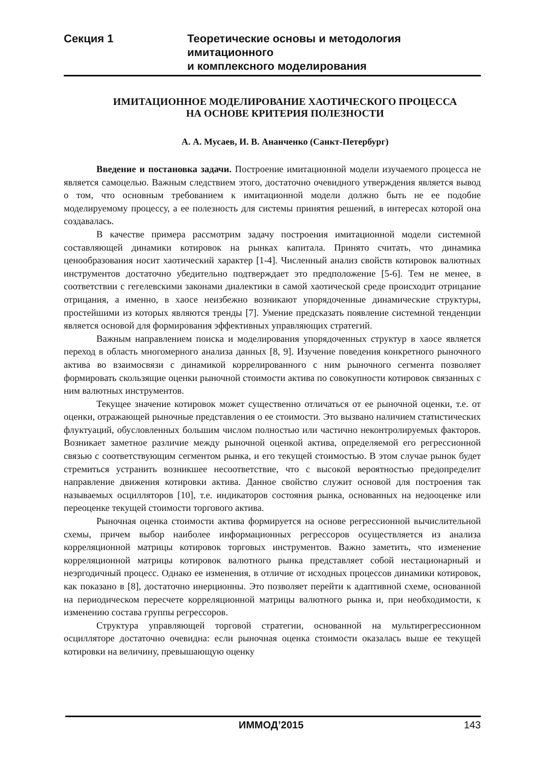Секция 1 Теоретические основы и методология имитационного
и комплексного моделирования
ИМИТАЦИОННОЕ МОДЕЛИРОВАНИЕ ХАОТИЧЕСКОГО ПРОЦЕССА
НА ОСНОВЕ КРИТЕРИЯ ПОЛЕЗНОСТИ
А. А. Мусаев, И. В. Ананченко (Санкт-Петербург)
Введение и постановка задачи. Построение имитационной модели изучаемого процесса не является самоцелью. Важным следствием этого, достаточно очевидного утверждения является вывод о том, что основным требованием к имитационной модели должно быть не ее подобие моделируемому процессу, а ее полезность для системы принятия решений, в интересах которой она создавалась.
В качестве примера рассмотрим задачу построения имитационной модели системной составляющей динамики котировок на рынках капитала. Принято считать, что динамика ценообразования носит хаотический характер [1-4]. Численный анализ свойств котировок валютных инструментов достаточно убедительно подтверждает это предположение [5-6]. Тем не менее, в соответствии с гегелевскими законами диалектики в самой хаотической среде происходит отрицание отрицания, а именно, в хаосе неизбежно возникают упорядоченные динамические структуры, простейшими из которых являются тренды [7]. Умение предсказать появление системной тенденции является основой для формирования эффективных управляющих стратегий.
Важным направлением поиска и моделирования упорядоченных структур в хаосе является переход в область многомерного анализа данных [8, 9]. Изучение поведения конкретного рыночного актива во взаимосвязи с динамикой коррелированного с ним рыночного сегмента позволяет формировать скользящие оценки рыночной стоимости актива по совокупности котировок связанных с ним валютных инструментов.
Текущее значение котировок может существенно отличаться от ее рыночной оценки, т.е. от оценки, отражающей рыночные представления о ее стоимости. Это вызвано наличием статистических флуктуаций, обусловленных большим числом полностью или частично неконтролируемых факторов. Возникает заметное различие между рыночной оценкой актива, определяемой его регрессионной связью с соответствующим сегментом рынка, и его текущей стоимостью. В этом случае рынок будет стремиться устранить возникшее несоответствие, что с высокой вероятностью предопределит направление движения котировки актива. Данное свойство служит основой для построения так называемых осцилляторов [10], т.е. индикаторов состояния рынка, основанных на недооценке или переоценке текущей стоимости торгового актива.
Рыночная оценка стоимости актива формируется на основе регрессионной вычислительной схемы, причем выбор наиболее информационных регрессоров осуществляется из анализа корреляционной матрицы котировок торговых инструментов. Важно заметить, что изменение корреляционной матрицы котировок валютного рынка представляет собой нестационарный и неэргодичный процесс. Однако ее изменения, в отличие от исходных процессов динамики котировок, как показано в [8], достаточно инерционны. Это позволяет перейти к адаптивной схеме, основанной на периодическом пересчете корреляционной матрицы валютного рынка и, при необходимости, к изменению состава группы регрессоров.
Структура управляющей торговой стратегии, основанной на мультирегрессионном осцилляторе достаточно очевидна: если рыночная оценка стоимости оказалась выше ее текущей котировки на величину, превышающую оценку
ИММОД’2015 143